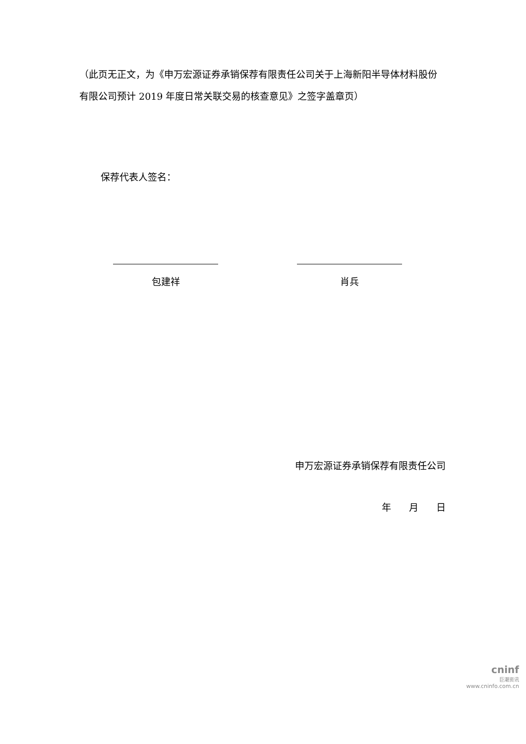（此页无正文，为《申万宏源证券承销保荐有限责任公司关于上海新阳半导体材料股份有限公司预计 2019 年度日常关联交易的核查意见》之签字盖章页）
保荐代表人签名：
包建祥 肖兵
申万宏源证券承销保荐有限责任公司
年 月 日
cninf
巨潮资讯
www.cninfo.com.cn